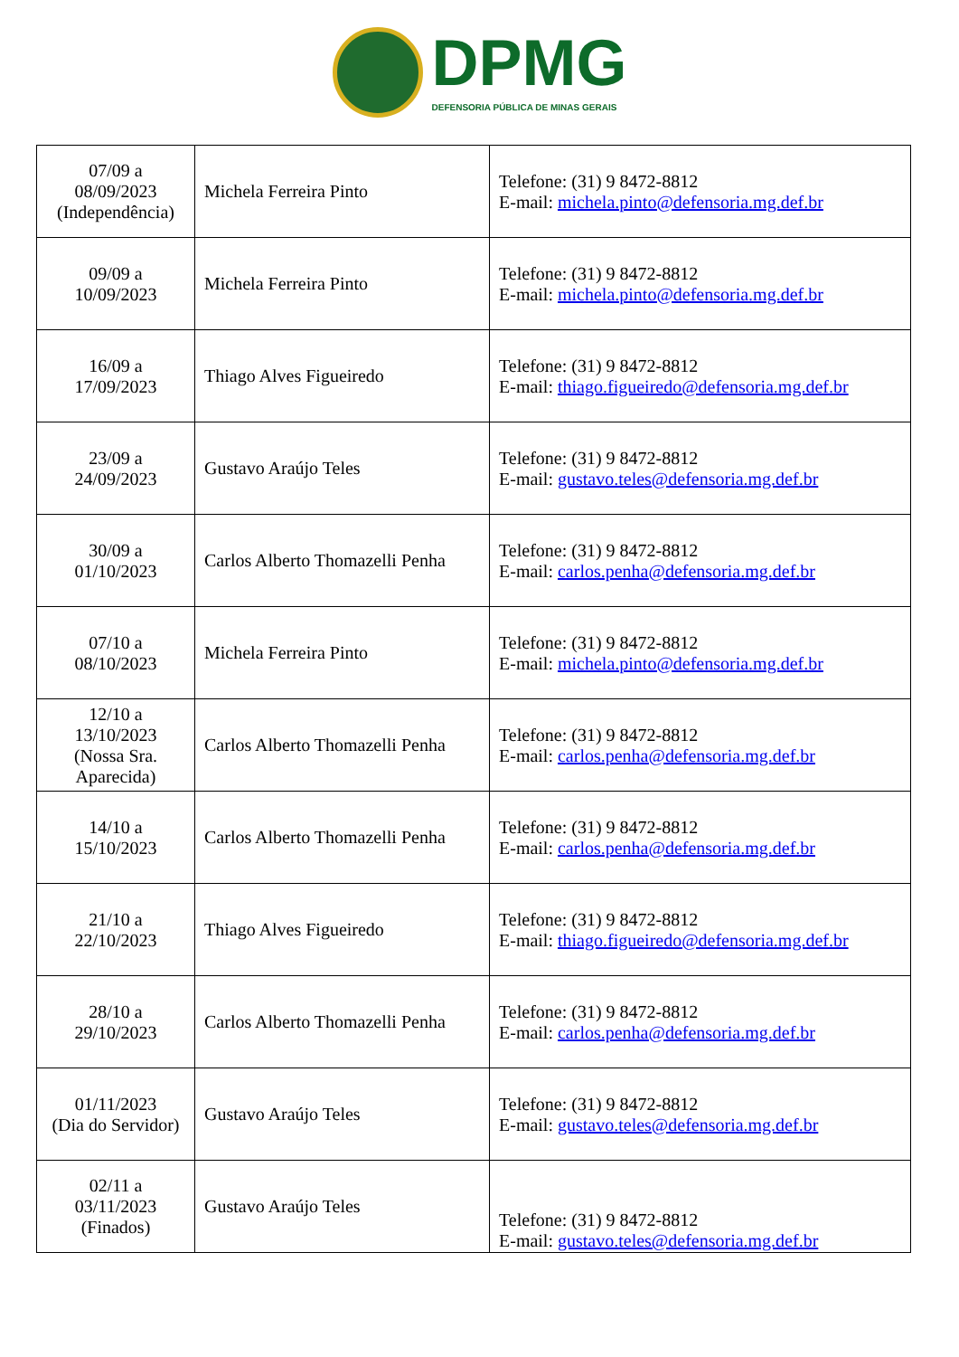DPMG
DEFENSORIA PÚBLICA DE MINAS GERAIS
| 07/09 a 08/09/2023 (Independência) | Michela Ferreira Pinto | Telefone: (31) 9 8472-8812 E-mail: michela.pinto@defensoria.mg.def.br |
| 09/09 a 10/09/2023 | Michela Ferreira Pinto | Telefone: (31) 9 8472-8812 E-mail: michela.pinto@defensoria.mg.def.br |
| 16/09 a 17/09/2023 | Thiago Alves Figueiredo | Telefone: (31) 9 8472-8812 E-mail: thiago.figueiredo@defensoria.mg.def.br |
| 23/09 a 24/09/2023 | Gustavo Araújo Teles | Telefone: (31) 9 8472-8812 E-mail: gustavo.teles@defensoria.mg.def.br |
| 30/09 a 01/10/2023 | Carlos Alberto Thomazelli Penha | Telefone: (31) 9 8472-8812 E-mail: carlos.penha@defensoria.mg.def.br |
| 07/10 a 08/10/2023 | Michela Ferreira Pinto | Telefone: (31) 9 8472-8812 E-mail: michela.pinto@defensoria.mg.def.br |
| 12/10 a 13/10/2023 (Nossa Sra. Aparecida) | Carlos Alberto Thomazelli Penha | Telefone: (31) 9 8472-8812 E-mail: carlos.penha@defensoria.mg.def.br |
| 14/10 a 15/10/2023 | Carlos Alberto Thomazelli Penha | Telefone: (31) 9 8472-8812 E-mail: carlos.penha@defensoria.mg.def.br |
| 21/10 a 22/10/2023 | Thiago Alves Figueiredo | Telefone: (31) 9 8472-8812 E-mail: thiago.figueiredo@defensoria.mg.def.br |
| 28/10 a 29/10/2023 | Carlos Alberto Thomazelli Penha | Telefone: (31) 9 8472-8812 E-mail: carlos.penha@defensoria.mg.def.br |
| 01/11/2023 (Dia do Servidor) | Gustavo Araújo Teles | Telefone: (31) 9 8472-8812 E-mail: gustavo.teles@defensoria.mg.def.br |
| 02/11 a 03/11/2023 (Finados) | Gustavo Araújo Teles | Telefone: (31) 9 8472-8812 E-mail: gustavo.teles@defensoria.mg.def.br |